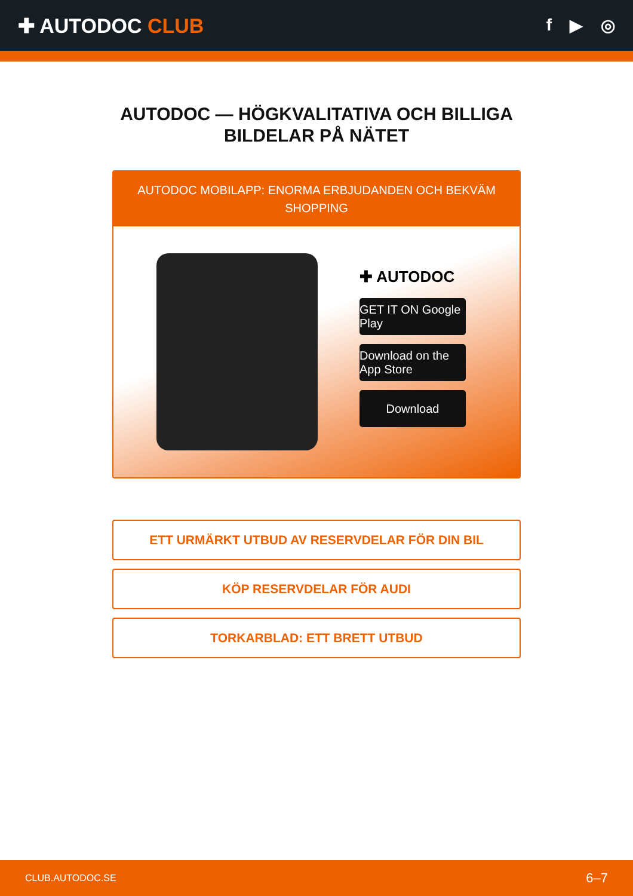✚ AUTODOC CLUB
f ▶ ◎
AUTODOC — HÖGKVALITATIVA OCH BILLIGA BILDELAR PÅ NÄTET
AUTODOC MOBILAPP: ENORMA ERBJUDANDEN OCH BEKVÄM SHOPPING
✚ AUTODOC
GET IT ON Google Play
Download on the App Store
Download
ETT URMÄRKT UTBUD AV RESERVDELAR FÖR DIN BIL
KÖP RESERVDELAR FÖR AUDI
TORKARBLAD: ETT BRETT UTBUD
CLUB.AUTODOC.SE 6–7